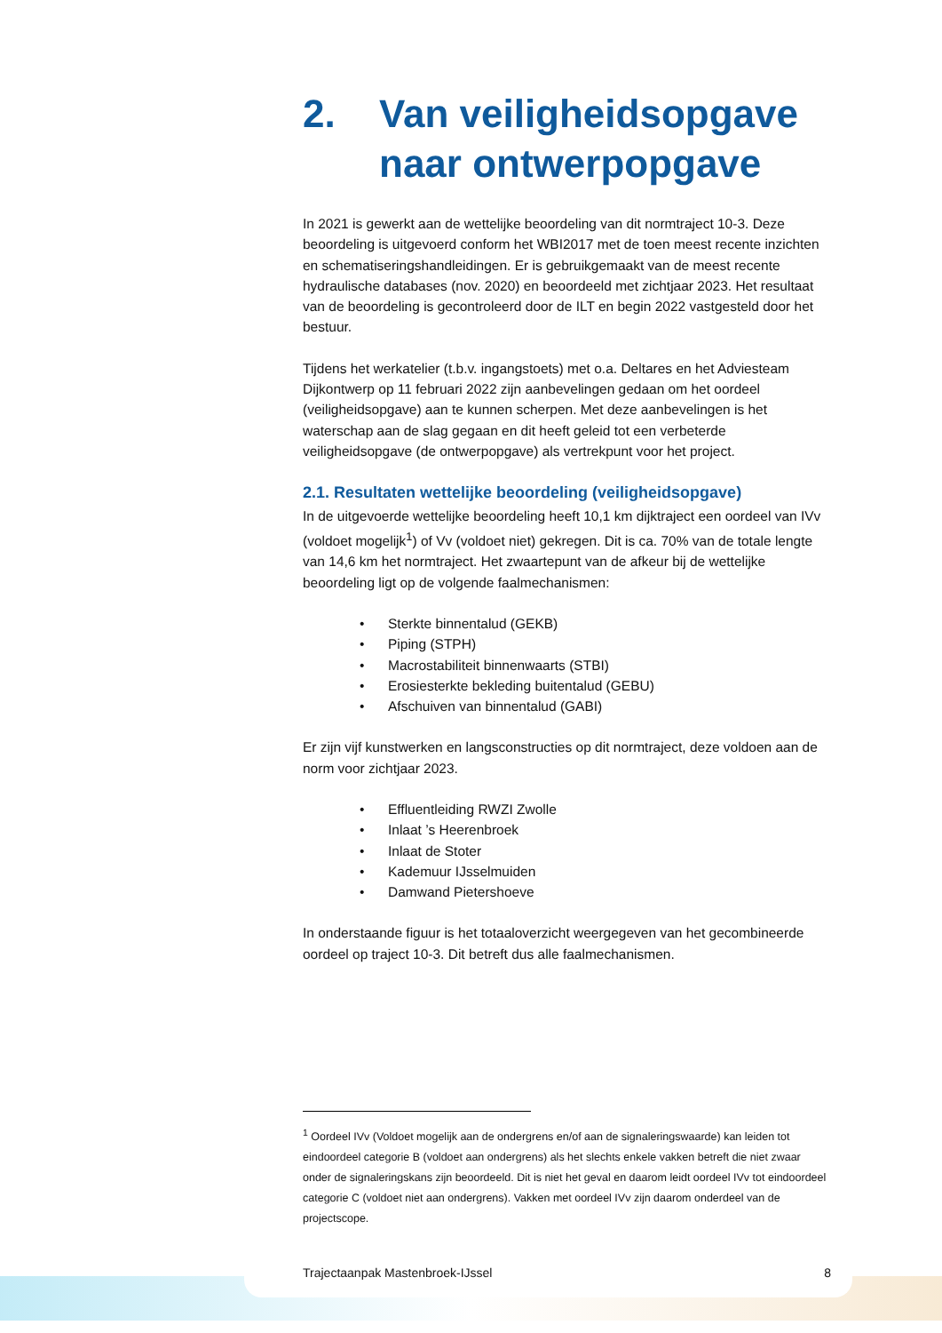2. Van veiligheidsopgave naar ontwerpopgave
In 2021 is gewerkt aan de wettelijke beoordeling van dit normtraject 10-3. Deze beoordeling is uitgevoerd conform het WBI2017 met de toen meest recente inzichten en schematiseringshandleidingen. Er is gebruikgemaakt van de meest recente hydraulische databases (nov. 2020) en beoordeeld met zichtjaar 2023. Het resultaat van de beoordeling is gecontroleerd door de ILT en begin 2022 vastgesteld door het bestuur.
Tijdens het werkatelier (t.b.v. ingangstoets) met o.a. Deltares en het Adviesteam Dijkontwerp op 11 februari 2022 zijn aanbevelingen gedaan om het oordeel (veiligheidsopgave) aan te kunnen scherpen. Met deze aanbevelingen is het waterschap aan de slag gegaan en dit heeft geleid tot een verbeterde veiligheidsopgave (de ontwerpopgave) als vertrekpunt voor het project.
2.1. Resultaten wettelijke beoordeling (veiligheidsopgave)
In de uitgevoerde wettelijke beoordeling heeft 10,1 km dijktraject een oordeel van IVv (voldoet mogelijk<sup>1</sup>) of Vv (voldoet niet) gekregen. Dit is ca. 70% van de totale lengte van 14,6 km het normtraject. Het zwaartepunt van de afkeur bij de wettelijke beoordeling ligt op de volgende faalmechanismen:
Sterkte binnentalud (GEKB)
Piping (STPH)
Macrostabiliteit binnenwaarts (STBI)
Erosiesterkte bekleding buitentalud (GEBU)
Afschuiven van binnentalud (GABI)
Er zijn vijf kunstwerken en langsconstructies op dit normtraject, deze voldoen aan de norm voor zichtjaar 2023.
Effluentleiding RWZI Zwolle
Inlaat ’s Heerenbroek
Inlaat de Stoter
Kademuur IJsselmuiden
Damwand Pietershoeve
In onderstaande figuur is het totaaloverzicht weergegeven van het gecombineerde oordeel op traject 10-3. Dit betreft dus alle faalmechanismen.
<sup>1</sup> Oordeel IVv (Voldoet mogelijk aan de ondergrens en/of aan de signaleringswaarde) kan leiden tot eindoordeel categorie B (voldoet aan ondergrens) als het slechts enkele vakken betreft die niet zwaar onder de signaleringskans zijn beoordeeld. Dit is niet het geval en daarom leidt oordeel IVv tot eindoordeel categorie C (voldoet niet aan ondergrens). Vakken met oordeel IVv zijn daarom onderdeel van de projectscope.
Trajectaanpak Mastenbroek-IJssel 8